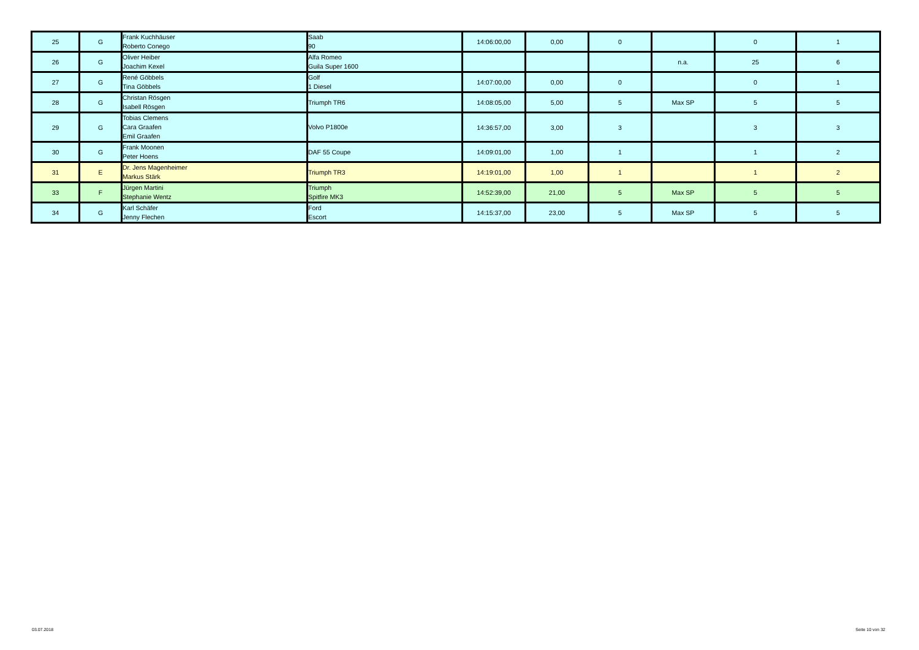| 25 | G | Frank Kuchhäuser Roberto Conego | Saab 90 | 14:06:00,00 | 0,00 | 0 | | 0 | 1 |
| 26 | G | Oliver Heiber Joachim Kexel | Alfa Romeo Guila Super 1600 | | | | n.a. | 25 | 6 |
| 27 | G | René Göbbels Tina Göbbels | Golf 1 Diesel | 14:07:00,00 | 0,00 | 0 | | 0 | 1 |
| 28 | G | Christan Rösgen Isabell Rösgen | Triumph TR6 | 14:08:05,00 | 5,00 | 5 | Max SP | 5 | 5 |
| 29 | G | Tobias Clemens Cara Graafen Emil Graafen | Volvo P1800e | 14:36:57,00 | 3,00 | 3 | | 3 | 3 |
| 30 | G | Frank Moonen Peter Hoens | DAF 55 Coupe | 14:09:01,00 | 1,00 | 1 | | 1 | 2 |
| 31 | E | Dr. Jens Magenheimer Markus Stärk | Triumph TR3 | 14:19:01,00 | 1,00 | 1 | | 1 | 2 |
| 33 | F | Jürgen Martini Stephanie Wentz | Triumph Spitfire MK3 | 14:52:39,00 | 21,00 | 5 | Max SP | 5 | 5 |
| 34 | G | Karl Schäfer Jenny Flechen | Ford Escort | 14:15:37,00 | 23,00 | 5 | Max SP | 5 | 5 |
03.07.2018 Seite 10 von 32